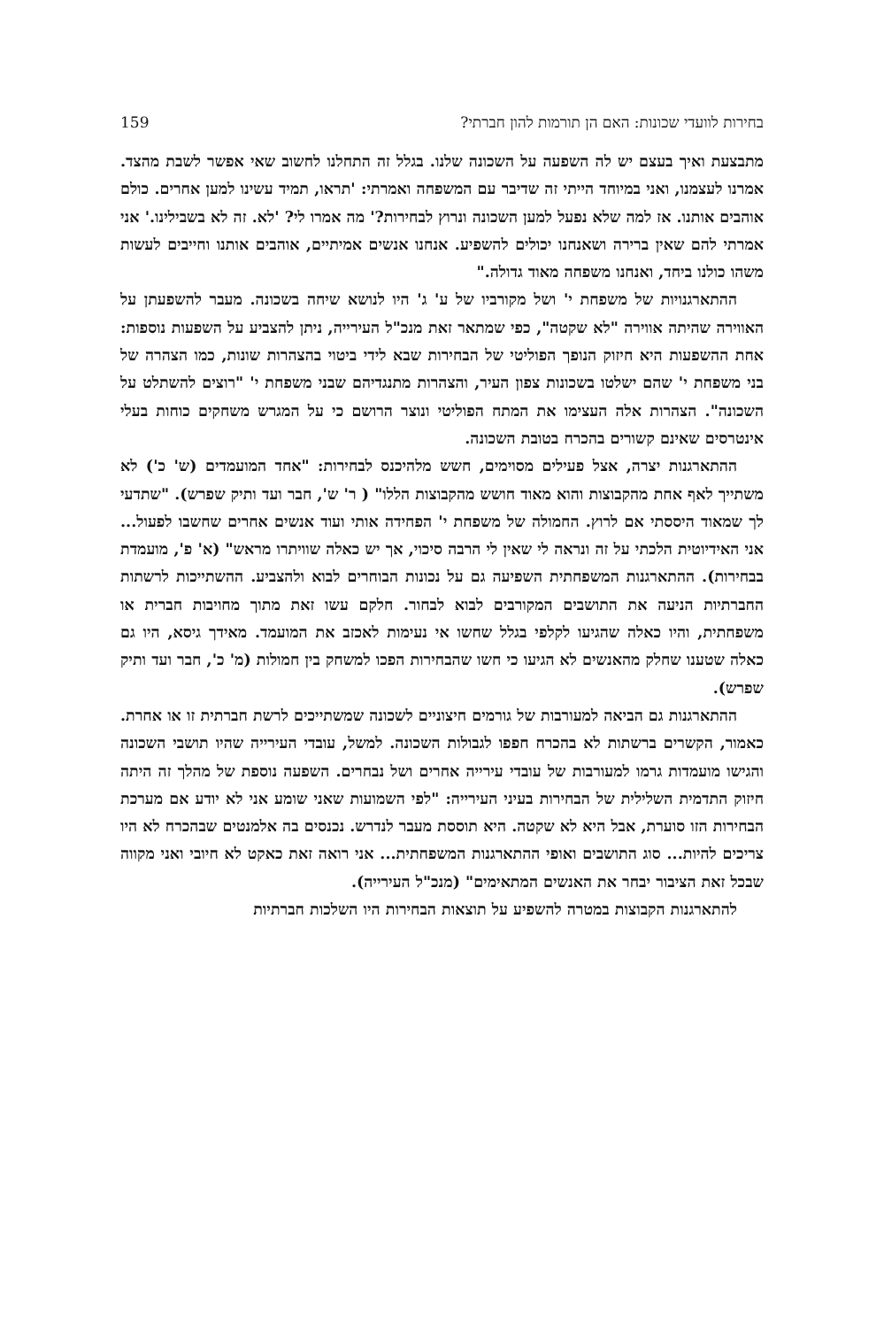בחירות לוועדי שכונות: האם הן תורמות להון חברתי? 159
מתבצעת ואיך בעצם יש לה השפעה על השכונה שלנו. בגלל זה התחלנו לחשוב שאי אפשר לשבת מהצד. אמרנו לעצמנו, ואני במיוחד הייתי זה שדיבר עם המשפחה ואמרתי: 'תראו, תמיד עשינו למען אחרים. כולם אוהבים אותנו. אז למה שלא נפעל למען השכונה ונרוץ לבחירות?' מה אמרו לי? 'לא. זה לא בשבילינו.' אני אמרתי להם שאין ברירה ושאנחנו יכולים להשפיע. אנחנו אנשים אמיתיים, אוהבים אותנו וחייבים לעשות משהו כולנו ביחד, ואנחנו משפחה מאוד גדולה."
ההתארגנויות של משפחת י' ושל מקורביו של ע' ג' היו לנושא שיחה בשכונה. מעבר להשפעתן על האווירה שהיתה אווירה "לא שקטה", כפי שמתאר זאת מנכ"ל העירייה, ניתן להצביע על השפעות נוספות: אחת ההשפעות היא חיזוק הנופך הפוליטי של הבחירות שבא לידי ביטוי בהצהרות שונות, כמו הצהרה של בני משפחת י' שהם ישלטו בשכונות צפון העיר, והצהרות מתנגדיהם שבני משפחת י' "רוצים להשתלט על השכונה". הצהרות אלה העצימו את המתח הפוליטי ונוצר הרושם כי על המגרש משחקים כוחות בעלי אינטרסים שאינם קשורים בהכרח בטובת השכונה.
ההתארגנות יצרה, אצל פעילים מסוימים, חשש מלהיכנס לבחירות: "אחד המועמדים (ש' כ') לא משתייך לאף אחת מהקבוצות והוא מאוד חושש מהקבוצות הללו" ( ר' ש', חבר ועד ותיק שפרש). "שתדעי לך שמאוד היססתי אם לרוץ. החמולה של משפחת י' הפחידה אותי ועוד אנשים אחרים שחשבו לפעול... אני האידיוטית הלכתי על זה ונראה לי שאין לי הרבה סיכוי, אך יש כאלה שוויתרו מראש" (א' פ', מועמדת בבחירות). ההתארגנות המשפחתית השפיעה גם על נכונות הבוחרים לבוא ולהצביע. ההשתייכות לרשתות החברתיות הניעה את התושבים המקורבים לבוא לבחור. חלקם עשו זאת מתוך מחויבות חברית או משפחתית, והיו כאלה שהגיעו לקלפי בגלל שחשו אי נעימות לאכזב את המועמד. מאידך גיסא, היו גם כאלה שטענו שחלק מהאנשים לא הגיעו כי חשו שהבחירות הפכו למשחק בין חמולות (מ' כ', חבר ועד ותיק שפרש).
ההתארגנות גם הביאה למעורבות של גורמים חיצוניים לשכונה שמשתייכים לרשת חברתית זו או אחרת. כאמור, הקשרים ברשתות לא בהכרח חפפו לגבולות השכונה. למשל, עובדי העירייה שהיו תושבי השכונה והגישו מועמדות גרמו למעורבות של עובדי עירייה אחרים ושל נבחרים. השפעה נוספת של מהלך זה היתה חיזוק התדמית השלילית של הבחירות בעיני העירייה: "לפי השמועות שאני שומע אני לא יודע אם מערכת הבחירות הזו סוערת, אבל היא לא שקטה. היא תוססת מעבר לנדרש. נכנסים בה אלמנטים שבהכרח לא היו צריכים להיות... סוג התושבים ואופי ההתארגנות המשפחתית... אני רואה זאת כאקט לא חיובי ואני מקווה שבכל זאת הציבור יבחר את האנשים המתאימים" (מנכ"ל העירייה).
להתארגנות הקבוצות במטרה להשפיע על תוצאות הבחירות היו השלכות חברתיות